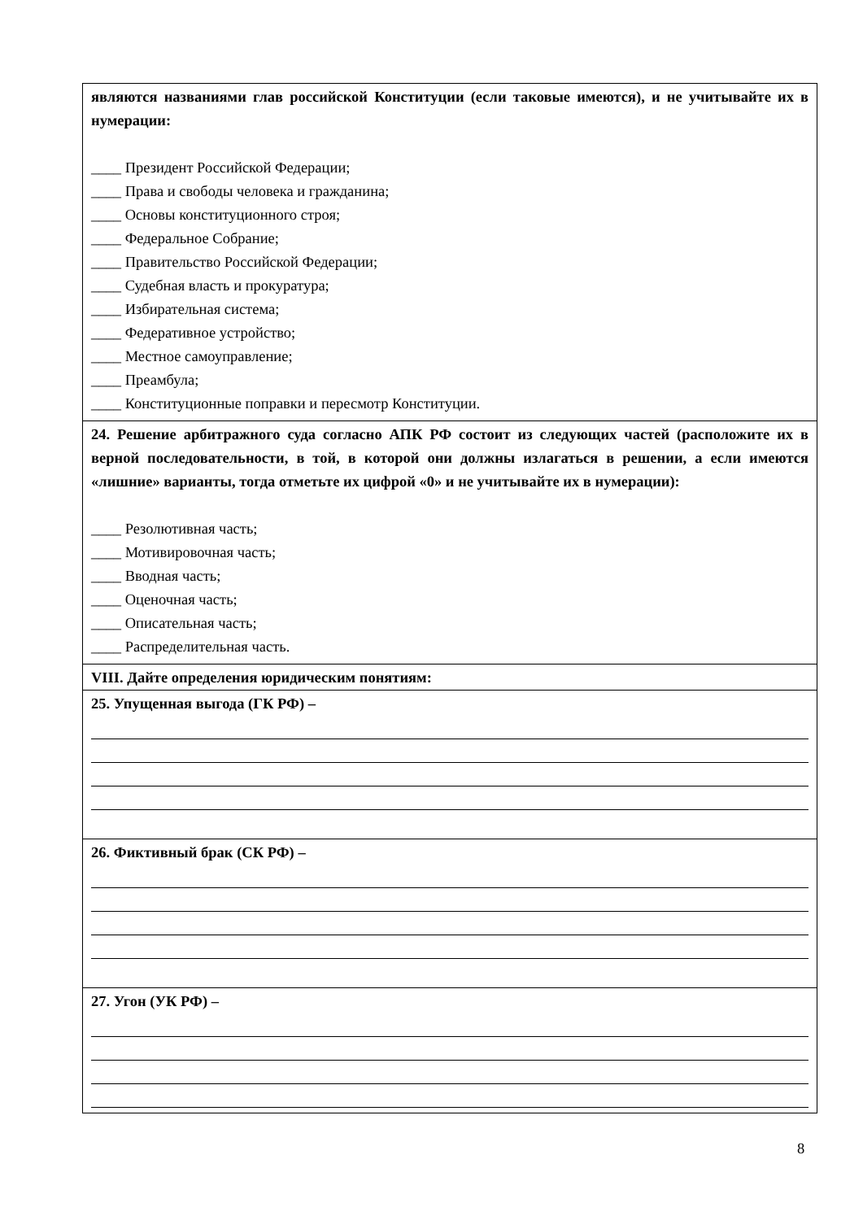| являются названиями глав российской Конституции (если таковые имеются), и не учитывайте их в нумерации: ____ Президент Российской Федерации; ____ Права и свободы человека и гражданина; ____ Основы конституционного строя; ____ Федеральное Собрание; ____ Правительство Российской Федерации; ____ Судебная власть и прокуратура; ____ Избирательная система; ____ Федеративное устройство; ____ Местное самоуправление; ____ Преамбула; ____ Конституционные поправки и пересмотр Конституции. |
| 24. Решение арбитражного суда согласно АПК РФ состоит из следующих частей (расположите их в верной последовательности, в той, в которой они должны излагаться в решении, а если имеются «лишние» варианты, тогда отметьте их цифрой «0» и не учитывайте их в нумерации): ____ Резолютивная часть; ____ Мотивировочная часть; ____ Вводная часть; ____ Оценочная часть; ____ Описательная часть; ____ Распределительная часть. |
| VIII. Дайте определения юридическим понятиям: |
| 25. Упущенная выгода (ГК РФ) – |
| 26. Фиктивный брак (СК РФ) – |
| 27. Угон (УК РФ) – |
8